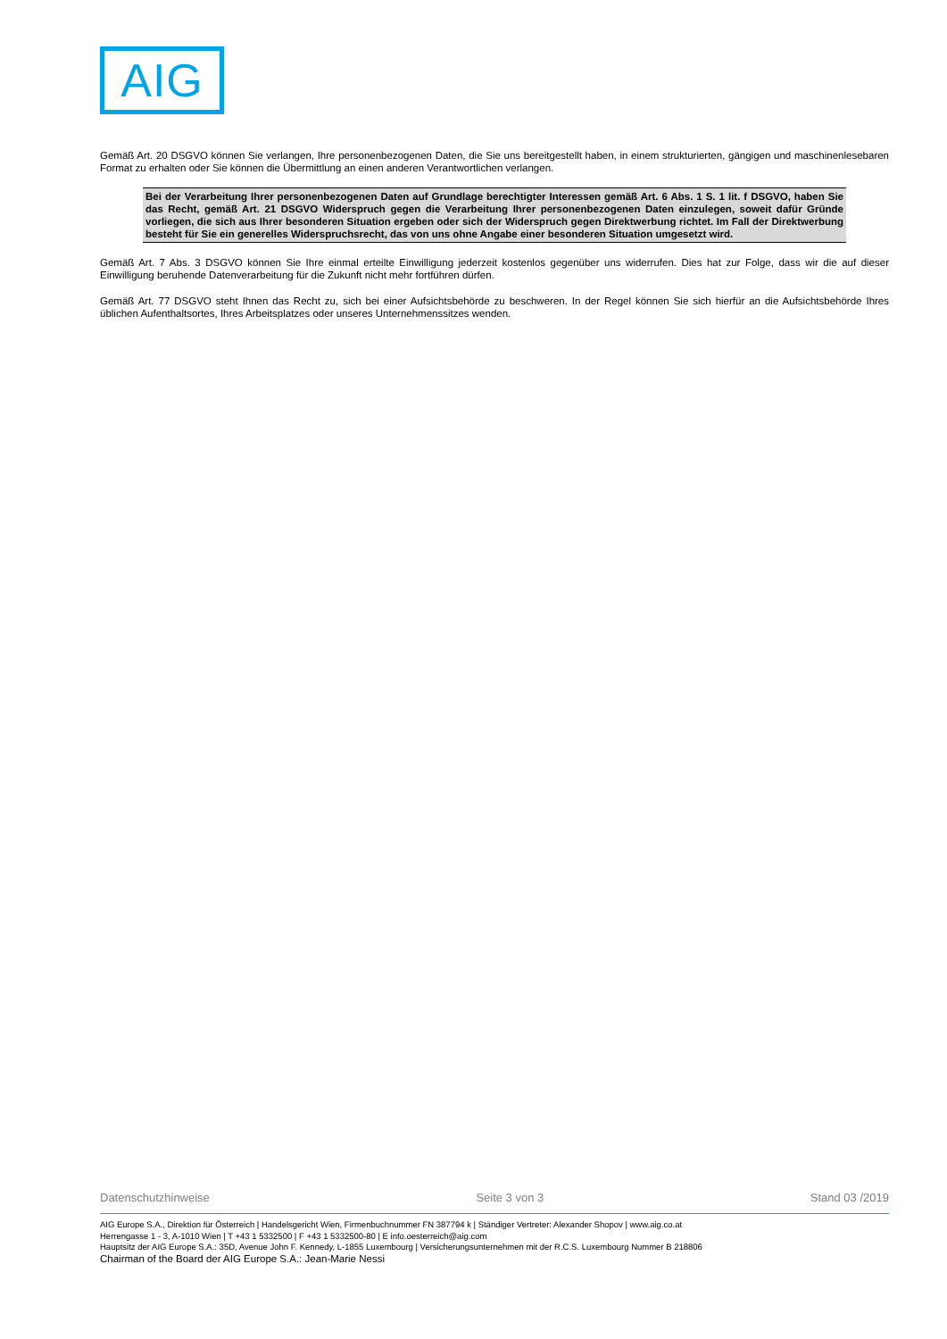AIG
Gemäß Art. 20 DSGVO können Sie verlangen, Ihre personenbezogenen Daten, die Sie uns bereitgestellt haben, in einem strukturierten, gängigen und maschinenlesebaren Format zu erhalten oder Sie können die Übermittlung an einen anderen Verantwortlichen verlangen.
Bei der Verarbeitung Ihrer personenbezogenen Daten auf Grundlage berechtigter Interessen gemäß Art. 6 Abs. 1 S. 1 lit. f DSGVO, haben Sie das Recht, gemäß Art. 21 DSGVO Widerspruch gegen die Verarbeitung Ihrer personenbezogenen Daten einzulegen, soweit dafür Gründe vorliegen, die sich aus Ihrer besonderen Situation ergeben oder sich der Widerspruch gegen Direktwerbung richtet. Im Fall der Direktwerbung besteht für Sie ein generelles Widerspruchsrecht, das von uns ohne Angabe einer besonderen Situation umgesetzt wird.
Gemäß Art. 7 Abs. 3 DSGVO können Sie Ihre einmal erteilte Einwilligung jederzeit kostenlos gegenüber uns widerrufen. Dies hat zur Folge, dass wir die auf dieser Einwilligung beruhende Datenverarbeitung für die Zukunft nicht mehr fortführen dürfen.
Gemäß Art. 77 DSGVO steht Ihnen das Recht zu, sich bei einer Aufsichtsbehörde zu beschweren. In der Regel können Sie sich hierfür an die Aufsichtsbehörde Ihres üblichen Aufenthaltsortes, Ihres Arbeitsplatzes oder unseres Unternehmenssitzes wenden.
Datenschutzhinweise Seite 3 von 3 Stand 03 /2019
AIG Europe S.A., Direktion für Österreich | Handelsgericht Wien, Firmenbuchnummer FN 387794 k | Ständiger Vertreter: Alexander Shopov | www.aig.co.at
Herrengasse 1 - 3, A-1010 Wien | T +43 1 5332500 | F +43 1 5332500-80 | E info.oesterreich@aig.com
Hauptsitz der AIG Europe S.A.: 35D, Avenue John F. Kennedy, L-1855 Luxembourg | Versicherungsunternehmen mit der R.C.S. Luxembourg Nummer B 218806
Chairman of the Board der AIG Europe S.A.: Jean-Marie Nessi